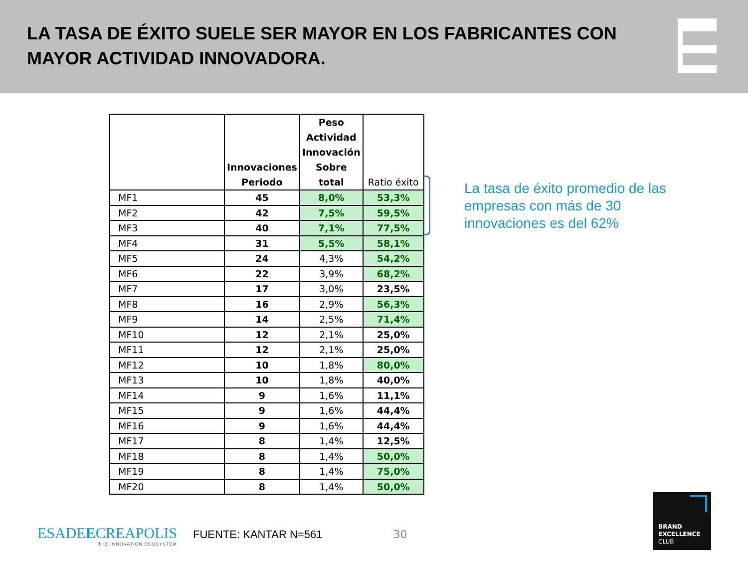LA TASA DE ÉXITO SUELE SER MAYOR EN LOS FABRICANTES CON MAYOR ACTIVIDAD INNOVADORA.
| | Innovaciones Periodo | Peso Actividad Innovación Sobre total | Ratio éxito |
| --- | --- | --- | --- |
| MF1 | 45 | 8,0% | 53,3% |
| MF2 | 42 | 7,5% | 59,5% |
| MF3 | 40 | 7,1% | 77,5% |
| MF4 | 31 | 5,5% | 58,1% |
| MF5 | 24 | 4,3% | 54,2% |
| MF6 | 22 | 3,9% | 68,2% |
| MF7 | 17 | 3,0% | 23,5% |
| MF8 | 16 | 2,9% | 56,3% |
| MF9 | 14 | 2,5% | 71,4% |
| MF10 | 12 | 2,1% | 25,0% |
| MF11 | 12 | 2,1% | 25,0% |
| MF12 | 10 | 1,8% | 80,0% |
| MF13 | 10 | 1,8% | 40,0% |
| MF14 | 9 | 1,6% | 11,1% |
| MF15 | 9 | 1,6% | 44,4% |
| MF16 | 9 | 1,6% | 44,4% |
| MF17 | 8 | 1,4% | 12,5% |
| MF18 | 8 | 1,4% | 50,0% |
| MF19 | 8 | 1,4% | 75,0% |
| MF20 | 8 | 1,4% | 50,0% |
La tasa de éxito promedio de las empresas con más de 30 innovaciones es del 62%
ESADEECREAPOLIS
THE INNOVATION ECOSYSTEM
FUENTE: KANTAR N=561 30
BRAND
EXCELLENCE
CLUB